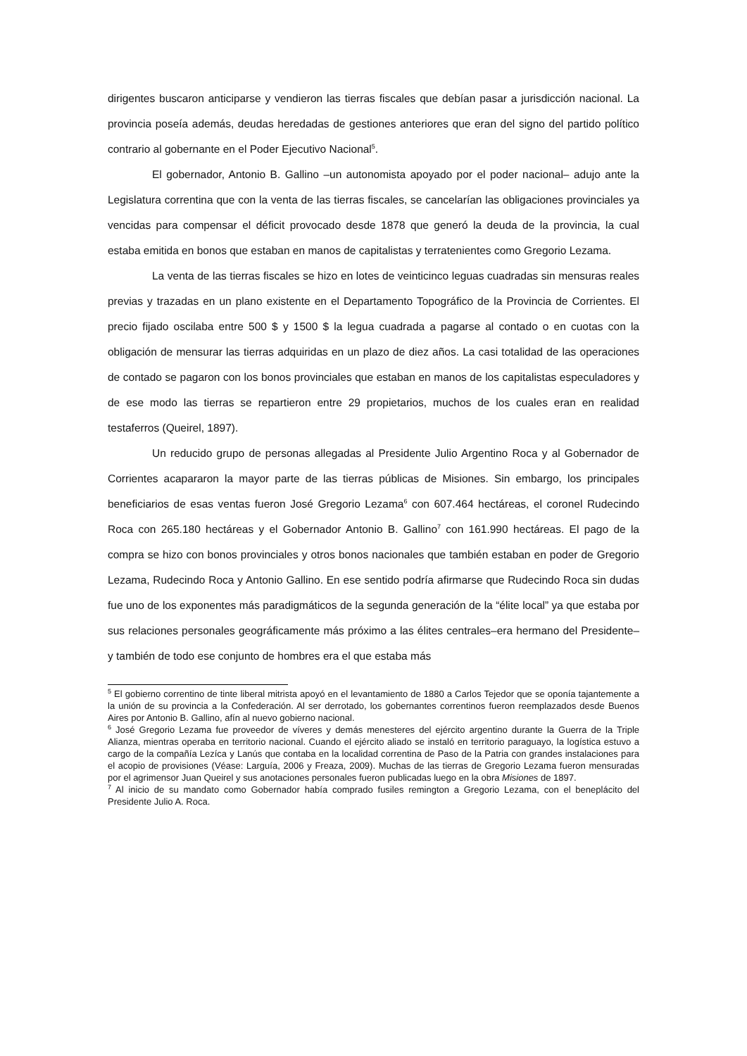dirigentes buscaron anticiparse y vendieron las tierras fiscales que debían pasar a jurisdicción nacional. La provincia poseía además, deudas heredadas de gestiones anteriores que eran del signo del partido político contrario al gobernante en el Poder Ejecutivo Nacional<sup>5</sup>.
El gobernador, Antonio B. Gallino –un autonomista apoyado por el poder nacional– adujo ante la Legislatura correntina que con la venta de las tierras fiscales, se cancelarían las obligaciones provinciales ya vencidas para compensar el déficit provocado desde 1878 que generó la deuda de la provincia, la cual estaba emitida en bonos que estaban en manos de capitalistas y terratenientes como Gregorio Lezama.
La venta de las tierras fiscales se hizo en lotes de veinticinco leguas cuadradas sin mensuras reales previas y trazadas en un plano existente en el Departamento Topográfico de la Provincia de Corrientes. El precio fijado oscilaba entre 500 $ y 1500 $ la legua cuadrada a pagarse al contado o en cuotas con la obligación de mensurar las tierras adquiridas en un plazo de diez años. La casi totalidad de las operaciones de contado se pagaron con los bonos provinciales que estaban en manos de los capitalistas especuladores y de ese modo las tierras se repartieron entre 29 propietarios, muchos de los cuales eran en realidad testaferros (Queirel, 1897).
Un reducido grupo de personas allegadas al Presidente Julio Argentino Roca y al Gobernador de Corrientes acapararon la mayor parte de las tierras públicas de Misiones. Sin embargo, los principales beneficiarios de esas ventas fueron José Gregorio Lezama<sup>6</sup> con 607.464 hectáreas, el coronel Rudecindo Roca con 265.180 hectáreas y el Gobernador Antonio B. Gallino<sup>7</sup> con 161.990 hectáreas. El pago de la compra se hizo con bonos provinciales y otros bonos nacionales que también estaban en poder de Gregorio Lezama, Rudecindo Roca y Antonio Gallino. En ese sentido podría afirmarse que Rudecindo Roca sin dudas fue uno de los exponentes más paradigmáticos de la segunda generación de la “élite local” ya que estaba por sus relaciones personales geográficamente más próximo a las élites centrales–era hermano del Presidente– y también de todo ese conjunto de hombres era el que estaba más
<sup>5</sup> El gobierno correntino de tinte liberal mitrista apoyó en el levantamiento de 1880 a Carlos Tejedor que se oponía tajantemente a la unión de su provincia a la Confederación. Al ser derrotado, los gobernantes correntinos fueron reemplazados desde Buenos Aires por Antonio B. Gallino, afín al nuevo gobierno nacional.
<sup>6</sup> José Gregorio Lezama fue proveedor de víveres y demás menesteres del ejército argentino durante la Guerra de la Triple Alianza, mientras operaba en territorio nacional. Cuando el ejército aliado se instaló en territorio paraguayo, la logística estuvo a cargo de la compañía Lezíca y Lanús que contaba en la localidad correntina de Paso de la Patria con grandes instalaciones para el acopio de provisiones (Véase: Larguía, 2006 y Freaza, 2009). Muchas de las tierras de Gregorio Lezama fueron mensuradas por el agrimensor Juan Queirel y sus anotaciones personales fueron publicadas luego en la obra Misiones de 1897.
<sup>7</sup> Al inicio de su mandato como Gobernador había comprado fusiles remington a Gregorio Lezama, con el beneplácito del Presidente Julio A. Roca.